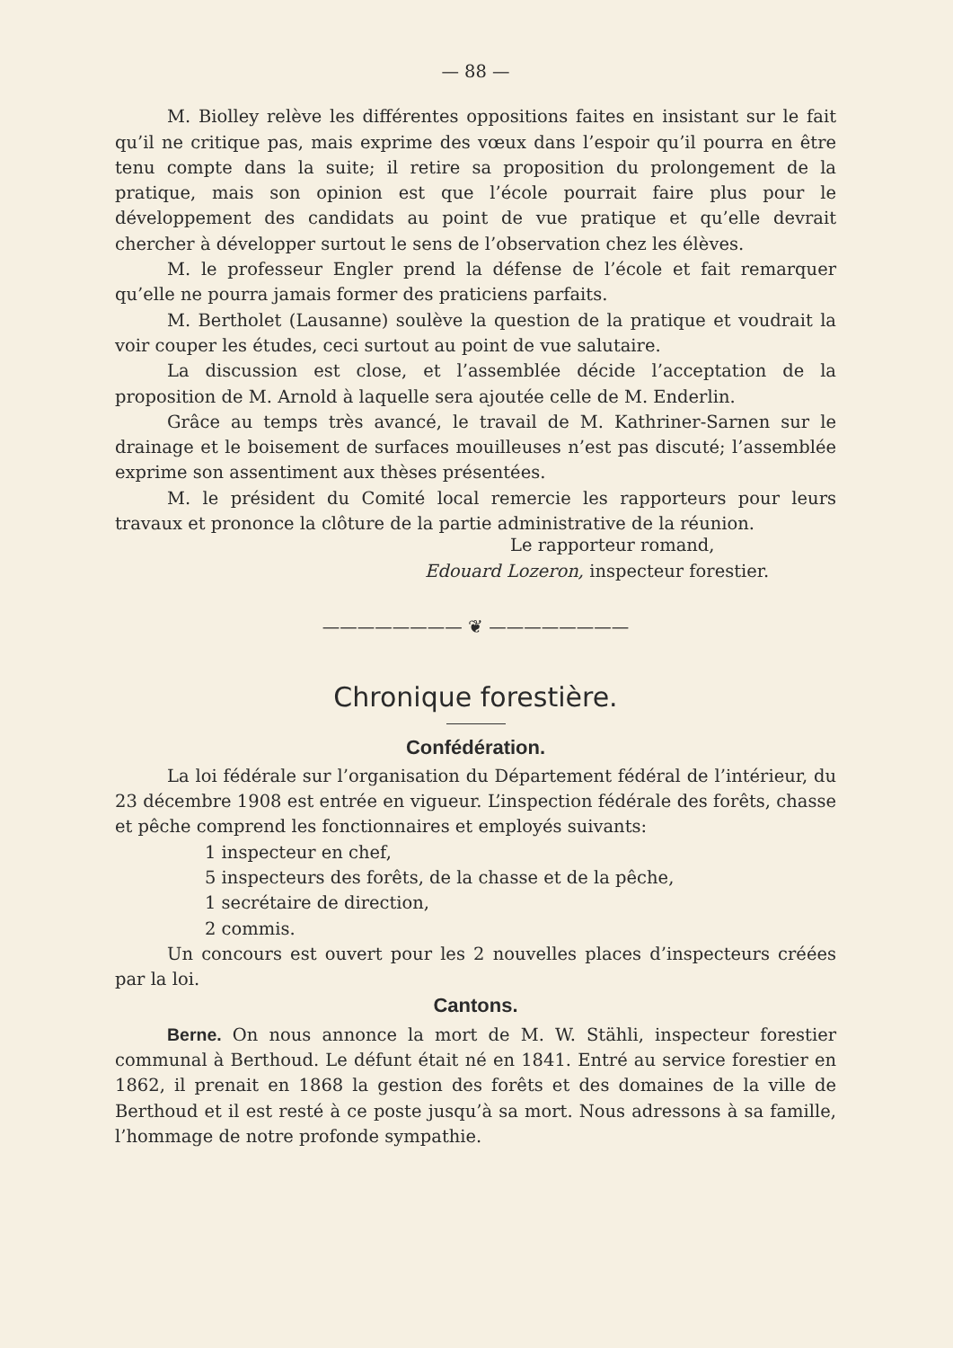— 88 —
M. Biolley relève les différentes oppositions faites en insistant sur le fait qu’il ne critique pas, mais exprime des vœux dans l’espoir qu’il pourra en être tenu compte dans la suite; il retire sa proposition du prolongement de la pratique, mais son opinion est que l’école pourrait faire plus pour le développement des candidats au point de vue pratique et qu’elle devrait chercher à développer surtout le sens de l’observation chez les élèves.
M. le professeur Engler prend la défense de l’école et fait remarquer qu’elle ne pourra jamais former des praticiens parfaits.
M. Bertholet (Lausanne) soulève la question de la pratique et voudrait la voir couper les études, ceci surtout au point de vue salutaire.
La discussion est close, et l’assemblée décide l’acceptation de la proposition de M. Arnold à laquelle sera ajoutée celle de M. Enderlin.
Grâce au temps très avancé, le travail de M. Kathriner-Sarnen sur le drainage et le boisement de surfaces mouilleuses n’est pas discuté; l’assemblée exprime son assentiment aux thèses présentées.
M. le président du Comité local remercie les rapporteurs pour leurs travaux et prononce la clôture de la partie administrative de la réunion.
Le rapporteur romand,
Edouard Lozeron, inspecteur forestier.
———————— ❦ ————————
Chronique forestière.
Confédération.
La loi fédérale sur l’organisation du Département fédéral de l’intérieur, du 23 décembre 1908 est entrée en vigueur. L’inspection fédérale des forêts, chasse et pêche comprend les fonctionnaires et employés suivants:
1 inspecteur en chef,
5 inspecteurs des forêts, de la chasse et de la pêche,
1 secrétaire de direction,
2 commis.
Un concours est ouvert pour les 2 nouvelles places d’inspecteurs créées par la loi.
Cantons.
Berne. On nous annonce la mort de M. W. Stähli, inspecteur forestier communal à Berthoud. Le défunt était né en 1841. Entré au service forestier en 1862, il prenait en 1868 la gestion des forêts et des domaines de la ville de Berthoud et il est resté à ce poste jusqu’à sa mort. Nous adressons à sa famille, l’hommage de notre profonde sympathie.